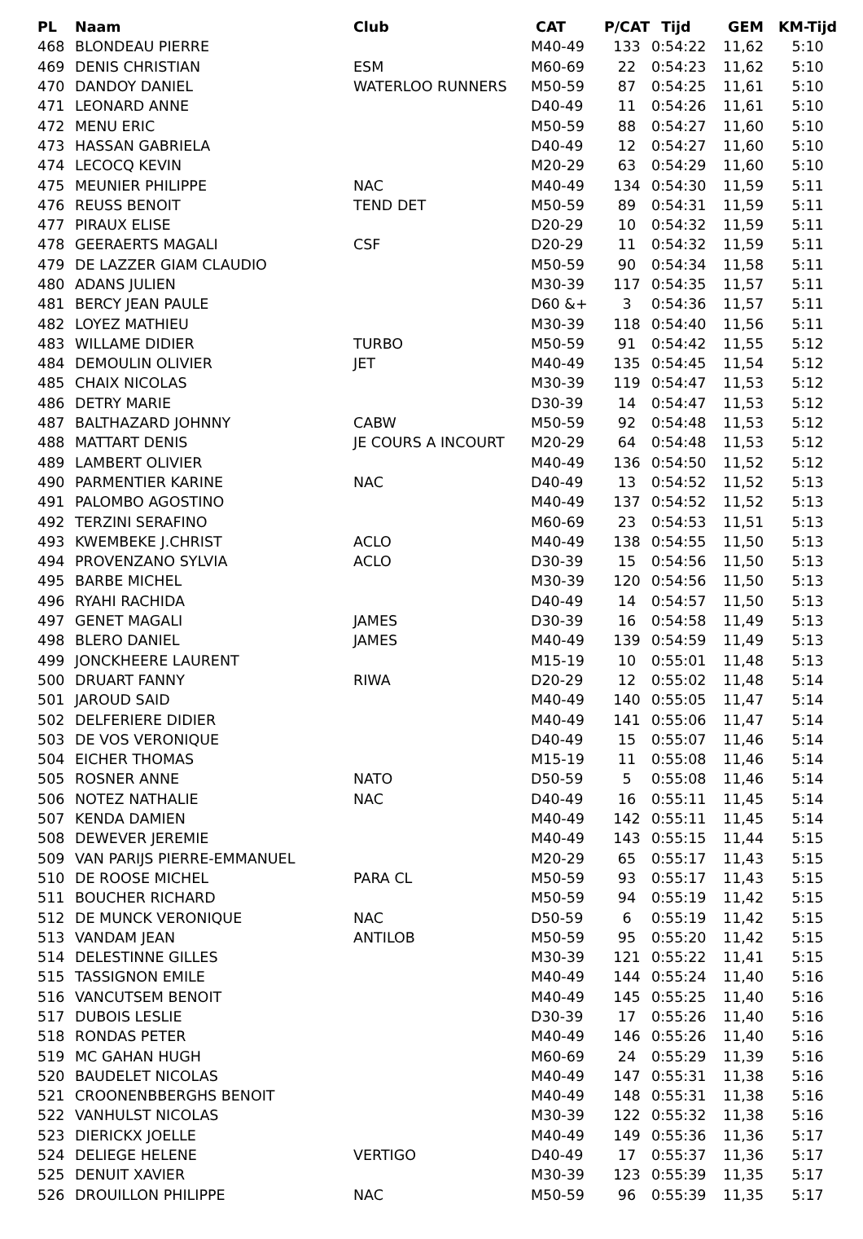| PL | Naam | Club | CAT | P/CAT | Tijd | GEM | KM-Tijd |
| --- | --- | --- | --- | --- | --- | --- | --- |
| 468 | BLONDEAU PIERRE | | M40-49 | 133 | 0:54:22 | 11,62 | 5:10 |
| 469 | DENIS CHRISTIAN | ESM | M60-69 | 22 | 0:54:23 | 11,62 | 5:10 |
| 470 | DANDOY DANIEL | WATERLOO RUNNERS | M50-59 | 87 | 0:54:25 | 11,61 | 5:10 |
| 471 | LEONARD ANNE | | D40-49 | 11 | 0:54:26 | 11,61 | 5:10 |
| 472 | MENU ERIC | | M50-59 | 88 | 0:54:27 | 11,60 | 5:10 |
| 473 | HASSAN GABRIELA | | D40-49 | 12 | 0:54:27 | 11,60 | 5:10 |
| 474 | LECOCQ KEVIN | | M20-29 | 63 | 0:54:29 | 11,60 | 5:10 |
| 475 | MEUNIER PHILIPPE | NAC | M40-49 | 134 | 0:54:30 | 11,59 | 5:11 |
| 476 | REUSS BENOIT | TEND DET | M50-59 | 89 | 0:54:31 | 11,59 | 5:11 |
| 477 | PIRAUX ELISE | | D20-29 | 10 | 0:54:32 | 11,59 | 5:11 |
| 478 | GEERAERTS MAGALI | CSF | D20-29 | 11 | 0:54:32 | 11,59 | 5:11 |
| 479 | DE LAZZER GIAM CLAUDIO | | M50-59 | 90 | 0:54:34 | 11,58 | 5:11 |
| 480 | ADANS JULIEN | | M30-39 | 117 | 0:54:35 | 11,57 | 5:11 |
| 481 | BERCY JEAN PAULE | | D60 &+ | 3 | 0:54:36 | 11,57 | 5:11 |
| 482 | LOYEZ MATHIEU | | M30-39 | 118 | 0:54:40 | 11,56 | 5:11 |
| 483 | WILLAME DIDIER | TURBO | M50-59 | 91 | 0:54:42 | 11,55 | 5:12 |
| 484 | DEMOULIN OLIVIER | JET | M40-49 | 135 | 0:54:45 | 11,54 | 5:12 |
| 485 | CHAIX NICOLAS | | M30-39 | 119 | 0:54:47 | 11,53 | 5:12 |
| 486 | DETRY MARIE | | D30-39 | 14 | 0:54:47 | 11,53 | 5:12 |
| 487 | BALTHAZARD JOHNNY | CABW | M50-59 | 92 | 0:54:48 | 11,53 | 5:12 |
| 488 | MATTART DENIS | JE COURS A INCOURT | M20-29 | 64 | 0:54:48 | 11,53 | 5:12 |
| 489 | LAMBERT OLIVIER | | M40-49 | 136 | 0:54:50 | 11,52 | 5:12 |
| 490 | PARMENTIER KARINE | NAC | D40-49 | 13 | 0:54:52 | 11,52 | 5:13 |
| 491 | PALOMBO AGOSTINO | | M40-49 | 137 | 0:54:52 | 11,52 | 5:13 |
| 492 | TERZINI SERAFINO | | M60-69 | 23 | 0:54:53 | 11,51 | 5:13 |
| 493 | KWEMBEKE J.CHRIST | ACLO | M40-49 | 138 | 0:54:55 | 11,50 | 5:13 |
| 494 | PROVENZANO SYLVIA | ACLO | D30-39 | 15 | 0:54:56 | 11,50 | 5:13 |
| 495 | BARBE MICHEL | | M30-39 | 120 | 0:54:56 | 11,50 | 5:13 |
| 496 | RYAHI RACHIDA | | D40-49 | 14 | 0:54:57 | 11,50 | 5:13 |
| 497 | GENET MAGALI | JAMES | D30-39 | 16 | 0:54:58 | 11,49 | 5:13 |
| 498 | BLERO DANIEL | JAMES | M40-49 | 139 | 0:54:59 | 11,49 | 5:13 |
| 499 | JONCKHEERE LAURENT | | M15-19 | 10 | 0:55:01 | 11,48 | 5:13 |
| 500 | DRUART FANNY | RIWA | D20-29 | 12 | 0:55:02 | 11,48 | 5:14 |
| 501 | JAROUD SAID | | M40-49 | 140 | 0:55:05 | 11,47 | 5:14 |
| 502 | DELFERIERE DIDIER | | M40-49 | 141 | 0:55:06 | 11,47 | 5:14 |
| 503 | DE VOS VERONIQUE | | D40-49 | 15 | 0:55:07 | 11,46 | 5:14 |
| 504 | EICHER THOMAS | | M15-19 | 11 | 0:55:08 | 11,46 | 5:14 |
| 505 | ROSNER ANNE | NATO | D50-59 | 5 | 0:55:08 | 11,46 | 5:14 |
| 506 | NOTEZ NATHALIE | NAC | D40-49 | 16 | 0:55:11 | 11,45 | 5:14 |
| 507 | KENDA DAMIEN | | M40-49 | 142 | 0:55:11 | 11,45 | 5:14 |
| 508 | DEWEVER JEREMIE | | M40-49 | 143 | 0:55:15 | 11,44 | 5:15 |
| 509 | VAN PARIJS PIERRE-EMMANUEL | | M20-29 | 65 | 0:55:17 | 11,43 | 5:15 |
| 510 | DE ROOSE MICHEL | PARA CL | M50-59 | 93 | 0:55:17 | 11,43 | 5:15 |
| 511 | BOUCHER RICHARD | | M50-59 | 94 | 0:55:19 | 11,42 | 5:15 |
| 512 | DE MUNCK VERONIQUE | NAC | D50-59 | 6 | 0:55:19 | 11,42 | 5:15 |
| 513 | VANDAM JEAN | ANTILOB | M50-59 | 95 | 0:55:20 | 11,42 | 5:15 |
| 514 | DELESTINNE GILLES | | M30-39 | 121 | 0:55:22 | 11,41 | 5:15 |
| 515 | TASSIGNON EMILE | | M40-49 | 144 | 0:55:24 | 11,40 | 5:16 |
| 516 | VANCUTSEM BENOIT | | M40-49 | 145 | 0:55:25 | 11,40 | 5:16 |
| 517 | DUBOIS LESLIE | | D30-39 | 17 | 0:55:26 | 11,40 | 5:16 |
| 518 | RONDAS PETER | | M40-49 | 146 | 0:55:26 | 11,40 | 5:16 |
| 519 | MC GAHAN HUGH | | M60-69 | 24 | 0:55:29 | 11,39 | 5:16 |
| 520 | BAUDELET NICOLAS | | M40-49 | 147 | 0:55:31 | 11,38 | 5:16 |
| 521 | CROONENBBERGHS BENOIT | | M40-49 | 148 | 0:55:31 | 11,38 | 5:16 |
| 522 | VANHULST NICOLAS | | M30-39 | 122 | 0:55:32 | 11,38 | 5:16 |
| 523 | DIERICKX JOELLE | | M40-49 | 149 | 0:55:36 | 11,36 | 5:17 |
| 524 | DELIEGE HELENE | VERTIGO | D40-49 | 17 | 0:55:37 | 11,36 | 5:17 |
| 525 | DENUIT XAVIER | | M30-39 | 123 | 0:55:39 | 11,35 | 5:17 |
| 526 | DROUILLON PHILIPPE | NAC | M50-59 | 96 | 0:55:39 | 11,35 | 5:17 |